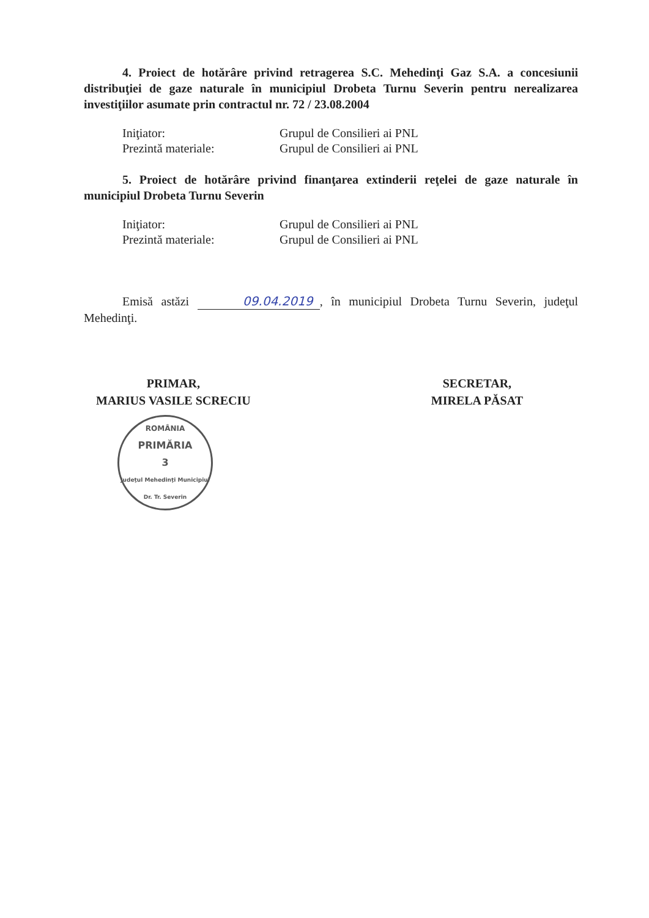4. Proiect de hotărâre privind retragerea S.C. Mehedinţi Gaz S.A. a concesiunii distribuţiei de gaze naturale în municipiul Drobeta Turnu Severin pentru nerealizarea investiţiilor asumate prin contractul nr. 72 / 23.08.2004
Iniţiator: Grupul de Consilieri ai PNL
Prezintă materiale: Grupul de Consilieri ai PNL
5. Proiect de hotărâre privind finanţarea extinderii reţelei de gaze naturale în municipiul Drobeta Turnu Severin
Iniţiator: Grupul de Consilieri ai PNL
Prezintă materiale: Grupul de Consilieri ai PNL
Emisă astăzi 09.04.2019, în municipiul Drobeta Turnu Severin, judeţul Mehedinţi.
PRIMAR,
MARIUS VASILE SCRECIU
ROMÂNIA
PRIMĂRIA
3
Judeţul Mehedinţi Municipiul Dr. Tr. Severin
SECRETAR,
MIRELA PĂSAT